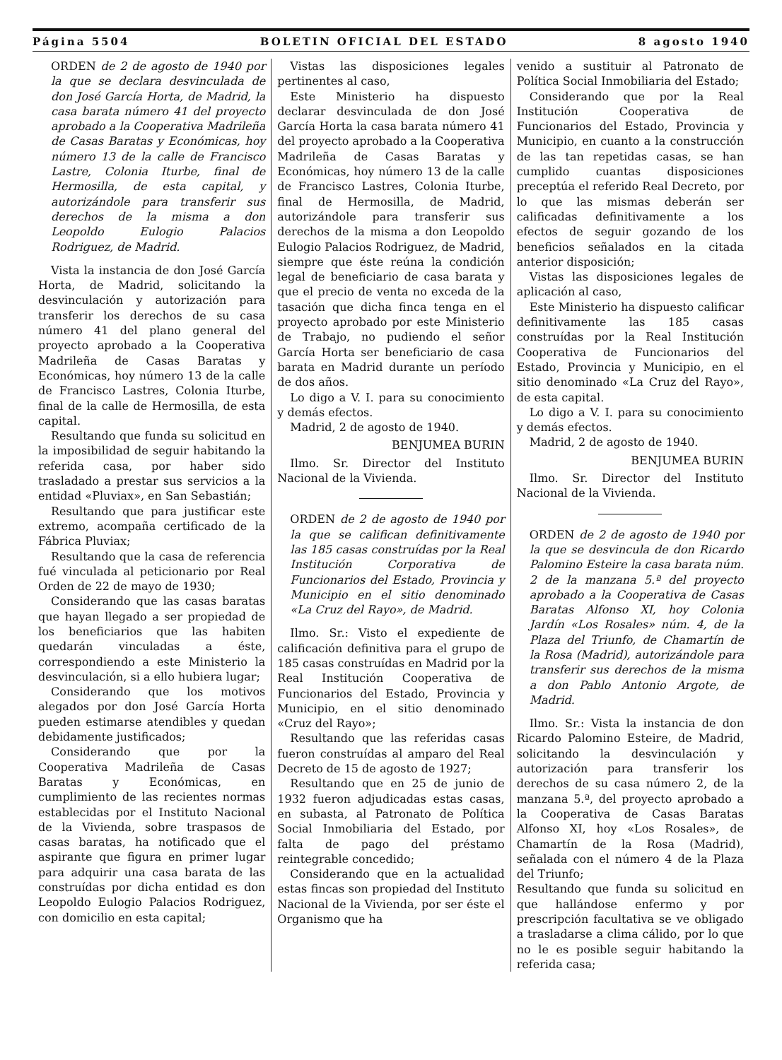Página 5504 BOLETIN OFICIAL DEL ESTADO 8 agosto 1940
ORDEN de 2 de agosto de 1940 por la que se declara desvinculada de don José García Horta, de Madrid, la casa barata número 41 del proyecto aprobado a la Cooperativa Madrileña de Casas Baratas y Económicas, hoy número 13 de la calle de Francisco Lastre, Colonia Iturbe, final de Hermosilla, de esta capital, y autorizándole para transferir sus derechos de la misma a don Leopoldo Eulogio Palacios Rodriguez, de Madrid.
Vista la instancia de don José García Horta, de Madrid, solicitando la desvinculación y autorización para transferir los derechos de su casa número 41 del plano general del proyecto aprobado a la Cooperativa Madrileña de Casas Baratas y Económicas, hoy número 13 de la calle de Francisco Lastres, Colonia Iturbe, final de la calle de Hermosilla, de esta capital.
Resultando que funda su solicitud en la imposibilidad de seguir habitando la referida casa, por haber sido trasladado a prestar sus servicios a la entidad «Pluviax», en San Sebastián;
Resultando que para justificar este extremo, acompaña certificado de la Fábrica Pluviax;
Resultando que la casa de referencia fué vinculada al peticionario por Real Orden de 22 de mayo de 1930;
Considerando que las casas baratas que hayan llegado a ser propiedad de los beneficiarios que las habiten quedarán vinculadas a éste, correspondiendo a este Ministerio la desvinculación, si a ello hubiera lugar;
Considerando que los motivos alegados por don José García Horta pueden estimarse atendibles y quedan debidamente justificados;
Considerando que por la Cooperativa Madrileña de Casas Baratas y Económicas, en cumplimiento de las recientes normas establecidas por el Instituto Nacional de la Vivienda, sobre traspasos de casas baratas, ha notificado que el aspirante que figura en primer lugar para adquirir una casa barata de las construídas por dicha entidad es don Leopoldo Eulogio Palacios Rodriguez, con domicilio en esta capital;
Vistas las disposiciones legales pertinentes al caso,
Este Ministerio ha dispuesto declarar desvinculada de don José García Horta la casa barata número 41 del proyecto aprobado a la Cooperativa Madrileña de Casas Baratas y Económicas, hoy número 13 de la calle de Francisco Lastres, Colonia Iturbe, final de Hermosilla, de Madrid, autorizándole para transferir sus derechos de la misma a don Leopoldo Eulogio Palacios Rodriguez, de Madrid, siempre que éste reúna la condición legal de beneficiario de casa barata y que el precio de venta no exceda de la tasación que dicha finca tenga en el proyecto aprobado por este Ministerio de Trabajo, no pudiendo el señor García Horta ser beneficiario de casa barata en Madrid durante un período de dos años.
Lo digo a V. I. para su conocimiento y demás efectos.
Madrid, 2 de agosto de 1940.
BENJUMEA BURIN
Ilmo. Sr. Director del Instituto Nacional de la Vivienda.
ORDEN de 2 de agosto de 1940 por la que se califican definitivamente las 185 casas construídas por la Real Institución Corporativa de Funcionarios del Estado, Provincia y Municipio en el sitio denominado «La Cruz del Rayo», de Madrid.
Ilmo. Sr.: Visto el expediente de calificación definitiva para el grupo de 185 casas construídas en Madrid por la Real Institución Cooperativa de Funcionarios del Estado, Provincia y Municipio, en el sitio denominado «Cruz del Rayo»;
Resultando que las referidas casas fueron construídas al amparo del Real Decreto de 15 de agosto de 1927;
Resultando que en 25 de junio de 1932 fueron adjudicadas estas casas, en subasta, al Patronato de Política Social Inmobiliaria del Estado, por falta de pago del préstamo reintegrable concedido;
Considerando que en la actualidad estas fincas son propiedad del Instituto Nacional de la Vivienda, por ser éste el Organismo que ha
venido a sustituir al Patronato de Política Social Inmobiliaria del Estado;
Considerando que por la Real Institución Cooperativa de Funcionarios del Estado, Provincia y Municipio, en cuanto a la construcción de las tan repetidas casas, se han cumplido cuantas disposiciones preceptúa el referido Real Decreto, por lo que las mismas deberán ser calificadas definitivamente a los efectos de seguir gozando de los beneficios señalados en la citada anterior disposición;
Vistas las disposiciones legales de aplicación al caso,
Este Ministerio ha dispuesto calificar definitivamente las 185 casas construídas por la Real Institución Cooperativa de Funcionarios del Estado, Provincia y Municipio, en el sitio denominado «La Cruz del Rayo», de esta capital.
Lo digo a V. I. para su conocimiento y demás efectos.
Madrid, 2 de agosto de 1940.
BENJUMEA BURIN
Ilmo. Sr. Director del Instituto Nacional de la Vivienda.
ORDEN de 2 de agosto de 1940 por la que se desvincula de don Ricardo Palomino Esteire la casa barata núm. 2 de la manzana 5.ª del proyecto aprobado a la Cooperativa de Casas Baratas Alfonso XI, hoy Colonia Jardín «Los Rosales» núm. 4, de la Plaza del Triunfo, de Chamartín de la Rosa (Madrid), autorizándole para transferir sus derechos de la misma a don Pablo Antonio Argote, de Madrid.
Ilmo. Sr.: Vista la instancia de don Ricardo Palomino Esteire, de Madrid, solicitando la desvinculación y autorización para transferir los derechos de su casa número 2, de la manzana 5.ª, del proyecto aprobado a la Cooperativa de Casas Baratas Alfonso XI, hoy «Los Rosales», de Chamartín de la Rosa (Madrid), señalada con el número 4 de la Plaza del Triunfo;
Resultando que funda su solicitud en que hallándose enfermo y por prescripción facultativa se ve obligado a trasladarse a clima cálido, por lo que no le es posible seguir habitando la referida casa;